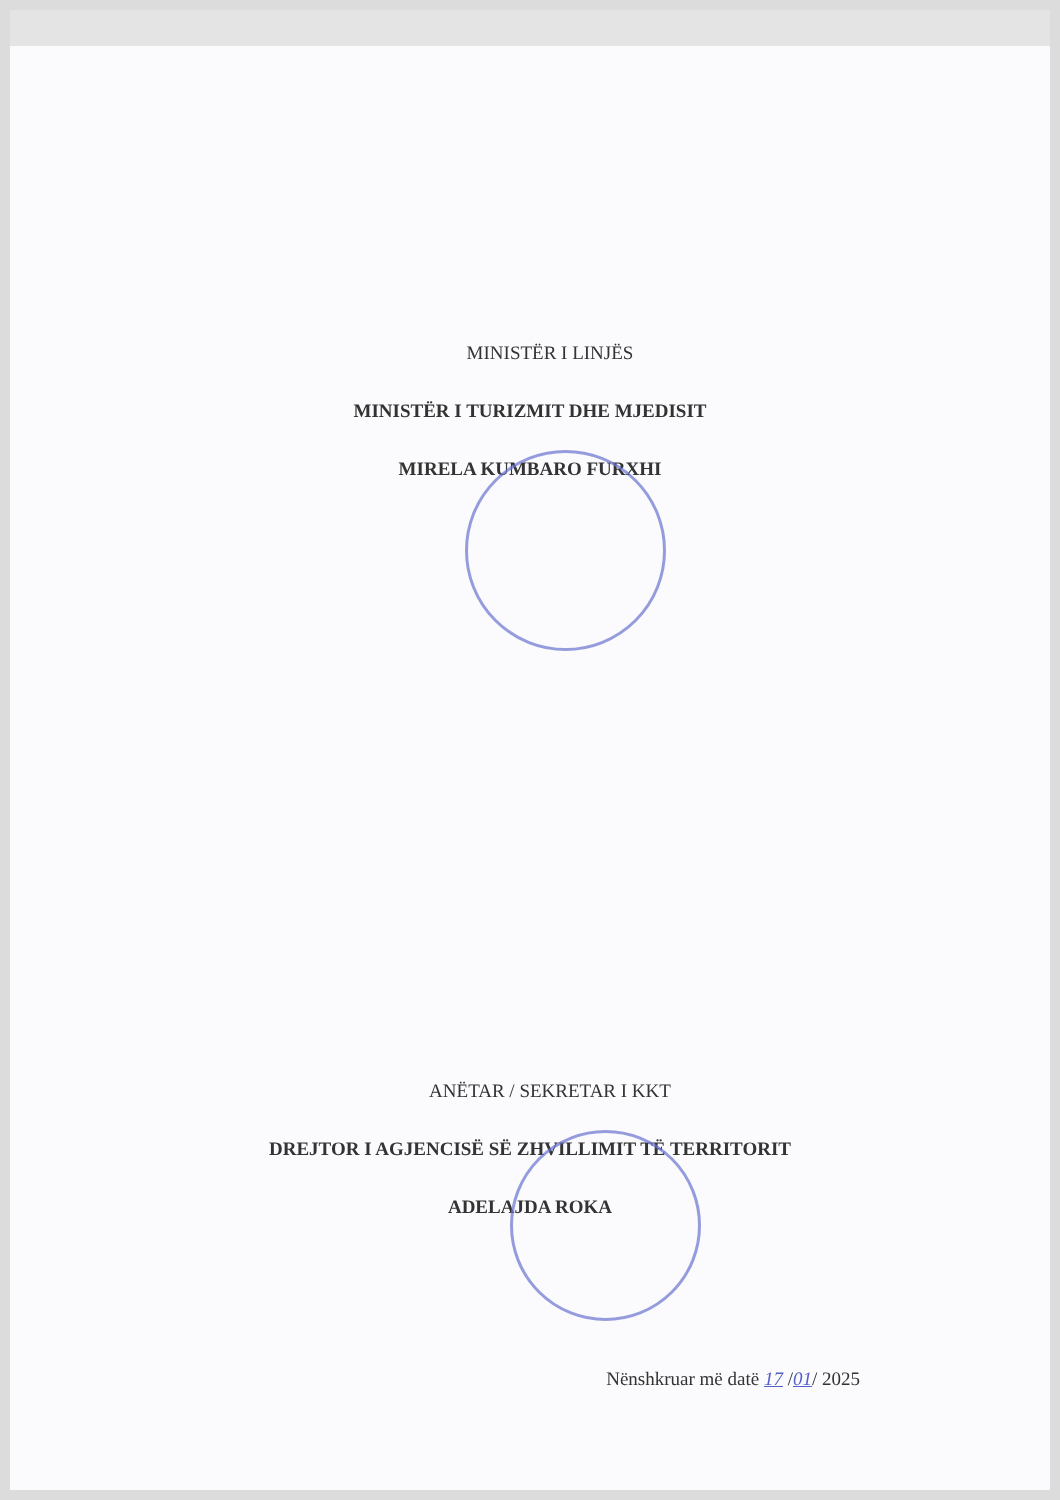MINISTËR I LINJËS
MINISTËR I TURIZMIT DHE MJEDISIT
MIRELA KUMBARO FURXHI
ANËTAR / SEKRETAR I KKT
DREJTOR I AGJENCISË SË ZHVILLIMIT TË TERRITORIT
ADELAJDA ROKA
Nënshkruar më datë 17 /01/ 2025